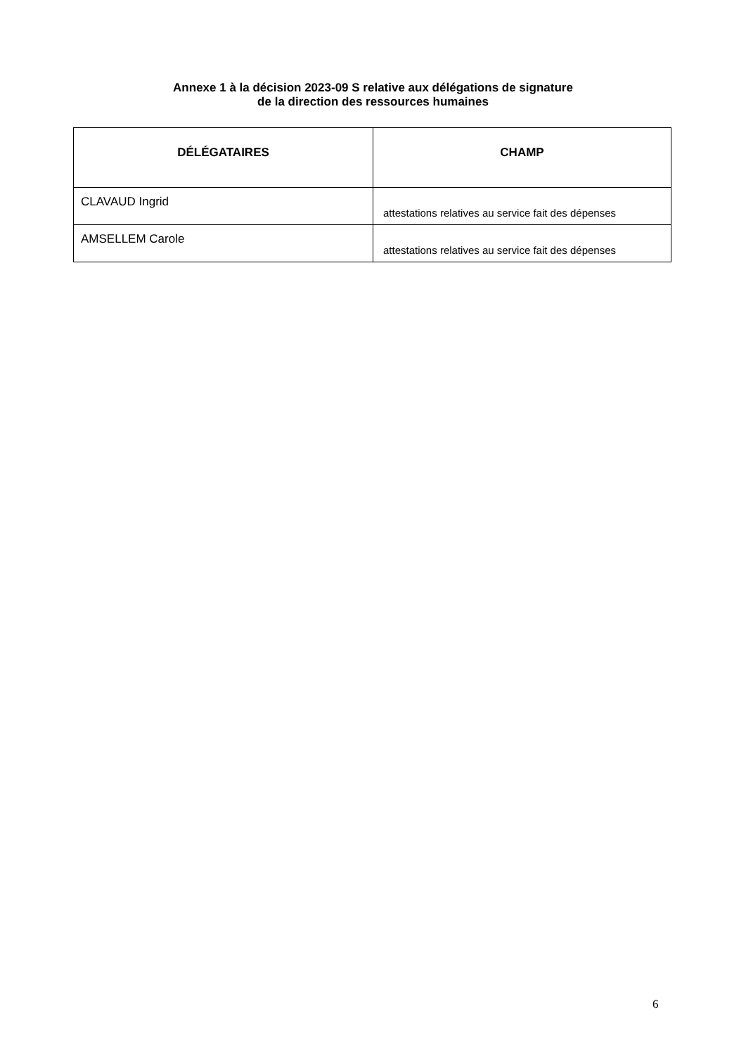Annexe 1 à la décision 2023-09 S relative aux délégations de signature
de la direction des ressources humaines
| DÉLÉGATAIRES | CHAMP |
| --- | --- |
| CLAVAUD Ingrid | attestations relatives au service fait des dépenses |
| AMSELLEM Carole | attestations relatives au service fait des dépenses |
6